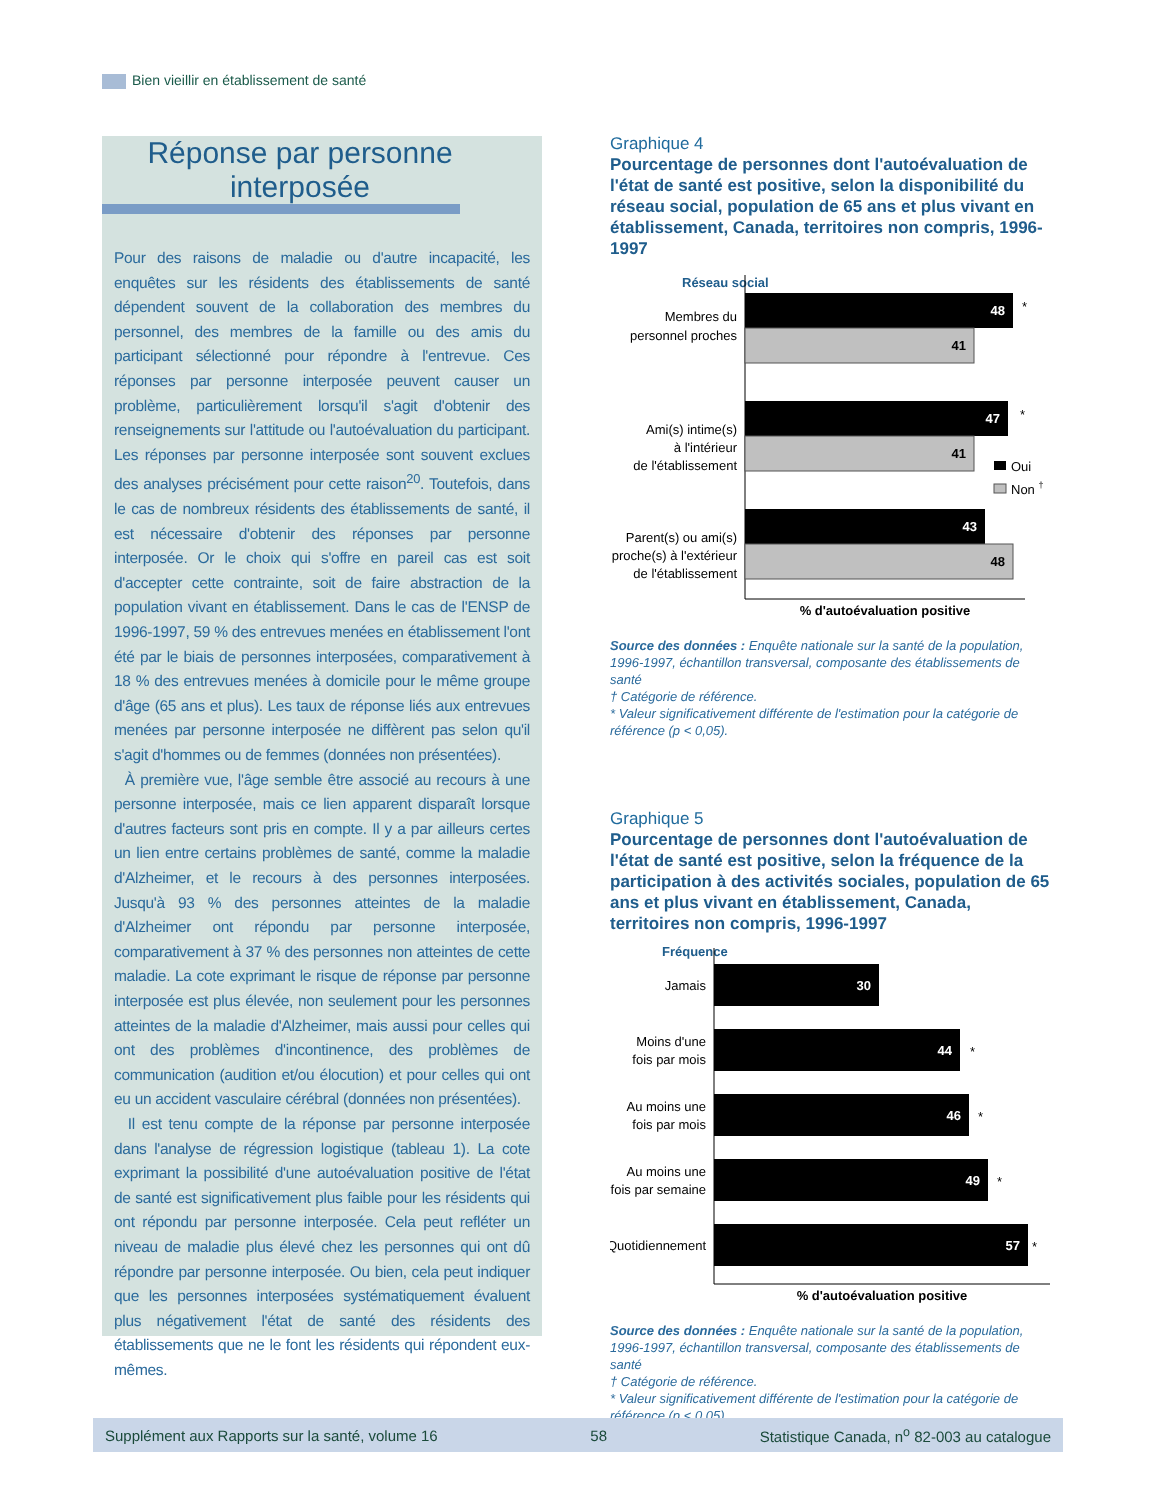Bien vieillir en établissement de santé
Réponse par personne interposée
Pour des raisons de maladie ou d'autre incapacité, les enquêtes sur les résidents des établissements de santé dépendent souvent de la collaboration des membres du personnel, des membres de la famille ou des amis du participant sélectionné pour répondre à l'entrevue. Ces réponses par personne interposée peuvent causer un problème, particulièrement lorsqu'il s'agit d'obtenir des renseignements sur l'attitude ou l'autoévaluation du participant. Les réponses par personne interposée sont souvent exclues des analyses précisément pour cette raison<sup>20</sup>. Toutefois, dans le cas de nombreux résidents des établissements de santé, il est nécessaire d'obtenir des réponses par personne interposée. Or le choix qui s'offre en pareil cas est soit d'accepter cette contrainte, soit de faire abstraction de la population vivant en établissement. Dans le cas de l'ENSP de 1996-1997, 59 % des entrevues menées en établissement l'ont été par le biais de personnes interposées, comparativement à 18 % des entrevues menées à domicile pour le même groupe d'âge (65 ans et plus). Les taux de réponse liés aux entrevues menées par personne interposée ne diffèrent pas selon qu'il s'agit d'hommes ou de femmes (données non présentées).
À première vue, l'âge semble être associé au recours à une personne interposée, mais ce lien apparent disparaît lorsque d'autres facteurs sont pris en compte. Il y a par ailleurs certes un lien entre certains problèmes de santé, comme la maladie d'Alzheimer, et le recours à des personnes interposées. Jusqu'à 93 % des personnes atteintes de la maladie d'Alzheimer ont répondu par personne interposée, comparativement à 37 % des personnes non atteintes de cette maladie. La cote exprimant le risque de réponse par personne interposée est plus élevée, non seulement pour les personnes atteintes de la maladie d'Alzheimer, mais aussi pour celles qui ont des problèmes d'incontinence, des problèmes de communication (audition et/ou élocution) et pour celles qui ont eu un accident vasculaire cérébral (données non présentées).
Il est tenu compte de la réponse par personne interposée dans l'analyse de régression logistique (tableau 1). La cote exprimant la possibilité d'une autoévaluation positive de l'état de santé est significativement plus faible pour les résidents qui ont répondu par personne interposée. Cela peut refléter un niveau de maladie plus élevé chez les personnes qui ont dû répondre par personne interposée. Ou bien, cela peut indiquer que les personnes interposées systématiquement évaluent plus négativement l'état de santé des résidents des établissements que ne le font les résidents qui répondent eux-mêmes.
Graphique 4
Pourcentage de personnes dont l'autoévaluation de l'état de santé est positive, selon la disponibilité du réseau social, population de 65 ans et plus vivant en établissement, Canada, territoires non compris, 1996-1997
Réseau social
48
*
41
Membres du
personnel proches
47
*
41
Ami(s) intime(s)
à l'intérieur
de l'établissement
43
48
Parent(s) ou ami(s)
proche(s) à l'extérieur
de l'établissement
Oui
Non †
% d'autoévaluation positive
Source des données : Enquête nationale sur la santé de la population, 1996-1997, échantillon transversal, composante des établissements de santé
† Catégorie de référence.
* Valeur significativement différente de l'estimation pour la catégorie de référence (p < 0,05).
Graphique 5
Pourcentage de personnes dont l'autoévaluation de l'état de santé est positive, selon la fréquence de la participation à des activités sociales, population de 65 ans et plus vivant en établissement, Canada, territoires non compris, 1996-1997
Fréquence
30
Jamais
44
*
Moins d'une
fois par mois
46
*
Au moins une
fois par mois
49
*
Au moins une
fois par semaine
57
*
Quotidiennement
% d'autoévaluation positive
Source des données : Enquête nationale sur la santé de la population, 1996-1997, échantillon transversal, composante des établissements de santé
† Catégorie de référence.
* Valeur significativement différente de l'estimation pour la catégorie de référence (p < 0,05).
Supplément aux Rapports sur la santé, volume 16 58 Statistique Canada, n<sup>o</sup> 82-003 au catalogue